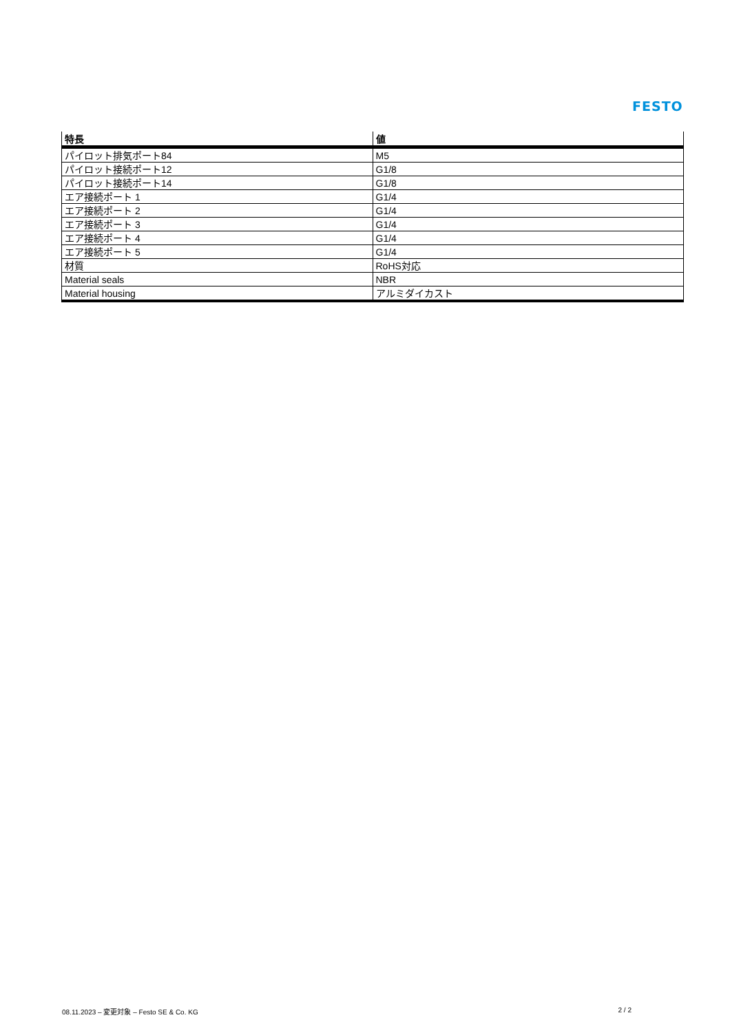FESTO
| 特長 | 値 |
| --- | --- |
| パイロット排気ポート84 | M5 |
| パイロット接続ポート12 | G1/8 |
| パイロット接続ポート14 | G1/8 |
| エア接続ポート 1 | G1/4 |
| エア接続ポート 2 | G1/4 |
| エア接続ポート 3 | G1/4 |
| エア接続ポート 4 | G1/4 |
| エア接続ポート 5 | G1/4 |
| 材質 | RoHS対応 |
| Material seals | NBR |
| Material housing | アルミダイカスト |
08.11.2023 – 変更対象 – Festo SE & Co. KG 2 / 2